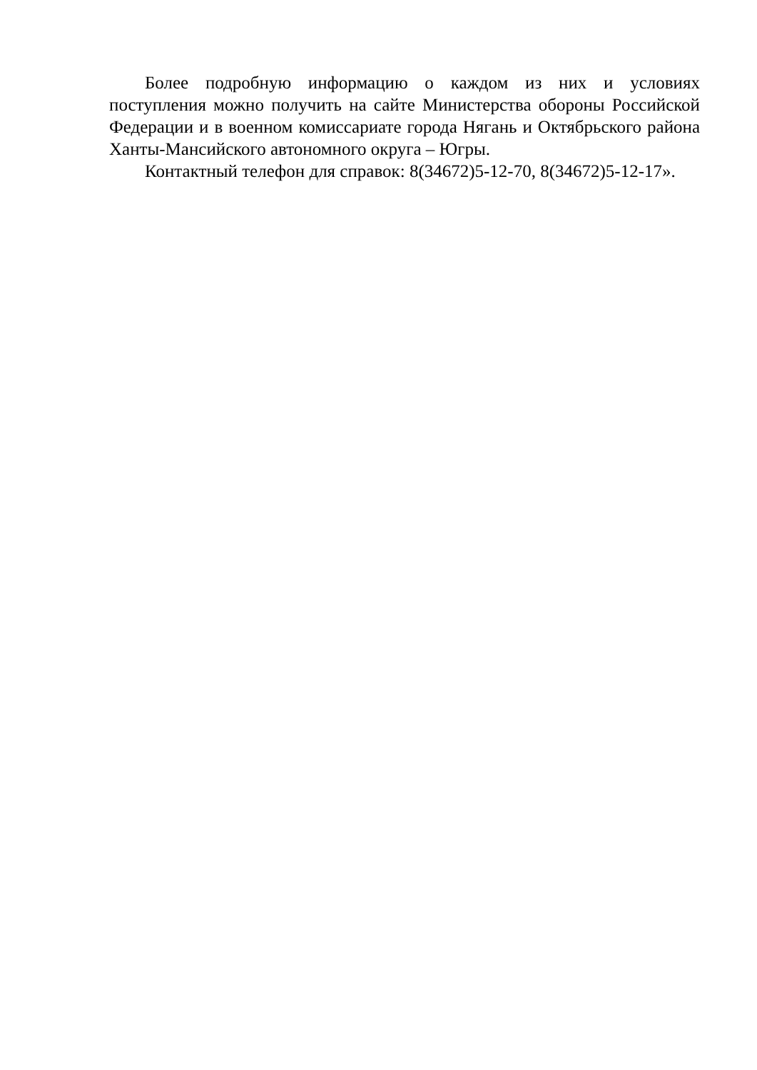Более подробную информацию о каждом из них и условиях поступления можно получить на сайте Министерства обороны Российской Федерации и в военном комиссариате города Нягань и Октябрьского района Ханты-Мансийского автономного округа – Югры.
Контактный телефон для справок: 8(34672)5-12-70, 8(34672)5-12-17».